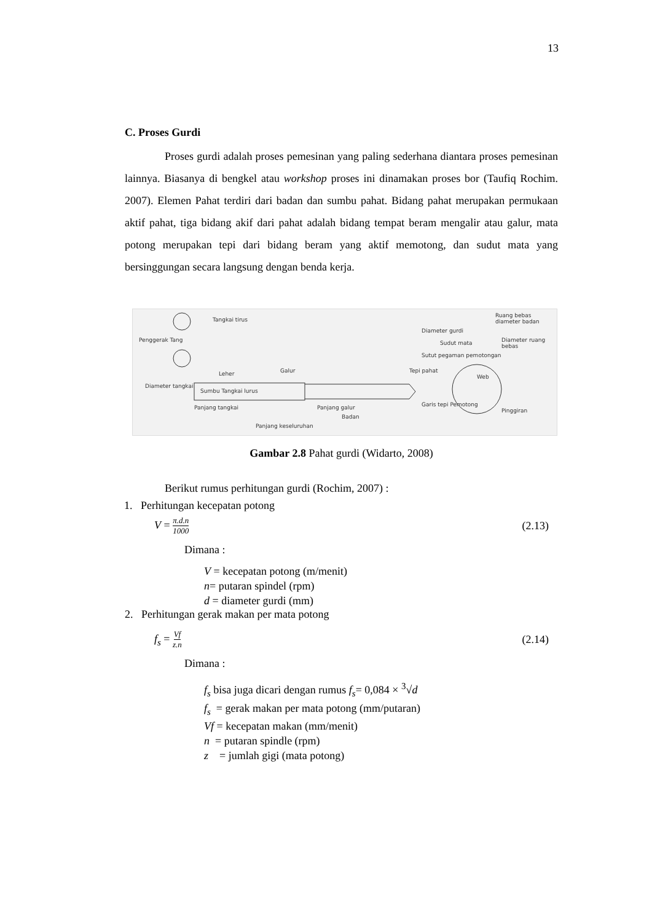13
C. Proses Gurdi
Proses gurdi adalah proses pemesinan yang paling sederhana diantara proses pemesinan lainnya. Biasanya di bengkel atau workshop proses ini dinamakan proses bor (Taufiq Rochim. 2007). Elemen Pahat terdiri dari badan dan sumbu pahat. Bidang pahat merupakan permukaan aktif pahat, tiga bidang akif dari pahat adalah bidang tempat beram mengalir atau galur, mata potong merupakan tepi dari bidang beram yang aktif memotong, dan sudut mata yang bersinggungan secara langsung dengan benda kerja.
Tangkai tirus
Penggerak Tang Sudut mata
Sutut pegaman pemotongan
Leher Galur
Diameter tangkai
Sumbu Tangkai lurus
Panjang tangkai Panjang galur
Badan
Panjang keseluruhan
Diameter gurdi
Ruang bebas diameter badan
Diameter ruang bebas
Tepi pahat
Garis tepi Pemotong
Pinggiran
Web
Gambar 2.8 Pahat gurdi (Widarto, 2008)
Berikut rumus perhitungan gurdi (Rochim, 2007) :
1. Perhitungan kecepatan potong
V = π.d.n 1000 (2.13)
Dimana :
V = kecepatan potong (m/menit)
n= putaran spindel (rpm)
d = diameter gurdi (mm)
2. Perhitungan gerak makan per mata potong
f<sub>s</sub> = Vf z.n (2.14)
Dimana :
f<sub>s</sub> bisa juga dicari dengan rumus f<sub>s</sub>= 0,084 × <sup>3</sup>√d
f<sub>s</sub> = gerak makan per mata potong (mm/putaran)
Vf = kecepatan makan (mm/menit)
n = putaran spindle (rpm)
z = jumlah gigi (mata potong)